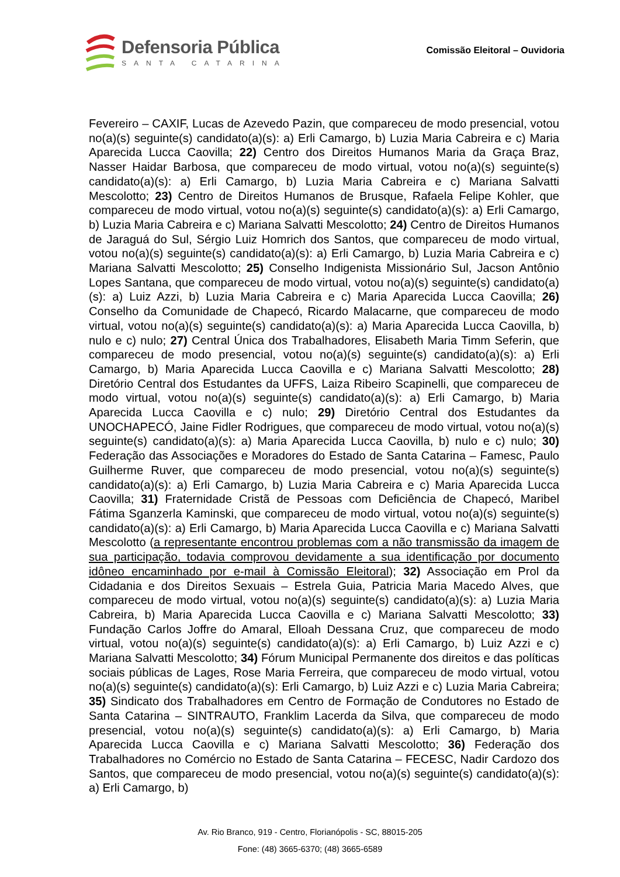Defensoria Pública
SANTA CATARINA
Comissão Eleitoral – Ouvidoria
Fevereiro – CAXIF, Lucas de Azevedo Pazin, que compareceu de modo presencial, votou no(a)(s) seguinte(s) candidato(a)(s): a) Erli Camargo, b) Luzia Maria Cabreira e c) Maria Aparecida Lucca Caovilla; 22) Centro dos Direitos Humanos Maria da Graça Braz, Nasser Haidar Barbosa, que compareceu de modo virtual, votou no(a)(s) seguinte(s) candidato(a)(s): a) Erli Camargo, b) Luzia Maria Cabreira e c) Mariana Salvatti Mescolotto; 23) Centro de Direitos Humanos de Brusque, Rafaela Felipe Kohler, que compareceu de modo virtual, votou no(a)(s) seguinte(s) candidato(a)(s): a) Erli Camargo, b) Luzia Maria Cabreira e c) Mariana Salvatti Mescolotto; 24) Centro de Direitos Humanos de Jaraguá do Sul, Sérgio Luiz Homrich dos Santos, que compareceu de modo virtual, votou no(a)(s) seguinte(s) candidato(a)(s): a) Erli Camargo, b) Luzia Maria Cabreira e c) Mariana Salvatti Mescolotto; 25) Conselho Indigenista Missionário Sul, Jacson Antônio Lopes Santana, que compareceu de modo virtual, votou no(a)(s) seguinte(s) candidato(a)(s): a) Luiz Azzi, b) Luzia Maria Cabreira e c) Maria Aparecida Lucca Caovilla; 26) Conselho da Comunidade de Chapecó, Ricardo Malacarne, que compareceu de modo virtual, votou no(a)(s) seguinte(s) candidato(a)(s): a) Maria Aparecida Lucca Caovilla, b) nulo e c) nulo; 27) Central Única dos Trabalhadores, Elisabeth Maria Timm Seferin, que compareceu de modo presencial, votou no(a)(s) seguinte(s) candidato(a)(s): a) Erli Camargo, b) Maria Aparecida Lucca Caovilla e c) Mariana Salvatti Mescolotto; 28) Diretório Central dos Estudantes da UFFS, Laiza Ribeiro Scapinelli, que compareceu de modo virtual, votou no(a)(s) seguinte(s) candidato(a)(s): a) Erli Camargo, b) Maria Aparecida Lucca Caovilla e c) nulo; 29) Diretório Central dos Estudantes da UNOCHAPECÓ, Jaine Fidler Rodrigues, que compareceu de modo virtual, votou no(a)(s) seguinte(s) candidato(a)(s): a) Maria Aparecida Lucca Caovilla, b) nulo e c) nulo; 30) Federação das Associações e Moradores do Estado de Santa Catarina – Famesc, Paulo Guilherme Ruver, que compareceu de modo presencial, votou no(a)(s) seguinte(s) candidato(a)(s): a) Erli Camargo, b) Luzia Maria Cabreira e c) Maria Aparecida Lucca Caovilla; 31) Fraternidade Cristã de Pessoas com Deficiência de Chapecó, Maribel Fátima Sganzerla Kaminski, que compareceu de modo virtual, votou no(a)(s) seguinte(s) candidato(a)(s): a) Erli Camargo, b) Maria Aparecida Lucca Caovilla e c) Mariana Salvatti Mescolotto (a representante encontrou problemas com a não transmissão da imagem de sua participação, todavia comprovou devidamente a sua identificação por documento idôneo encaminhado por e-mail à Comissão Eleitoral); 32) Associação em Prol da Cidadania e dos Direitos Sexuais – Estrela Guia, Patricia Maria Macedo Alves, que compareceu de modo virtual, votou no(a)(s) seguinte(s) candidato(a)(s): a) Luzia Maria Cabreira, b) Maria Aparecida Lucca Caovilla e c) Mariana Salvatti Mescolotto; 33) Fundação Carlos Joffre do Amaral, Elloah Dessana Cruz, que compareceu de modo virtual, votou no(a)(s) seguinte(s) candidato(a)(s): a) Erli Camargo, b) Luiz Azzi e c) Mariana Salvatti Mescolotto; 34) Fórum Municipal Permanente dos direitos e das políticas sociais públicas de Lages, Rose Maria Ferreira, que compareceu de modo virtual, votou no(a)(s) seguinte(s) candidato(a)(s): Erli Camargo, b) Luiz Azzi e c) Luzia Maria Cabreira; 35) Sindicato dos Trabalhadores em Centro de Formação de Condutores no Estado de Santa Catarina – SINTRAUTO, Franklim Lacerda da Silva, que compareceu de modo presencial, votou no(a)(s) seguinte(s) candidato(a)(s): a) Erli Camargo, b) Maria Aparecida Lucca Caovilla e c) Mariana Salvatti Mescolotto; 36) Federação dos Trabalhadores no Comércio no Estado de Santa Catarina – FECESC, Nadir Cardozo dos Santos, que compareceu de modo presencial, votou no(a)(s) seguinte(s) candidato(a)(s): a) Erli Camargo, b)
Av. Rio Branco, 919 - Centro, Florianópolis - SC, 88015-205
Fone: (48) 3665-6370; (48) 3665-6589